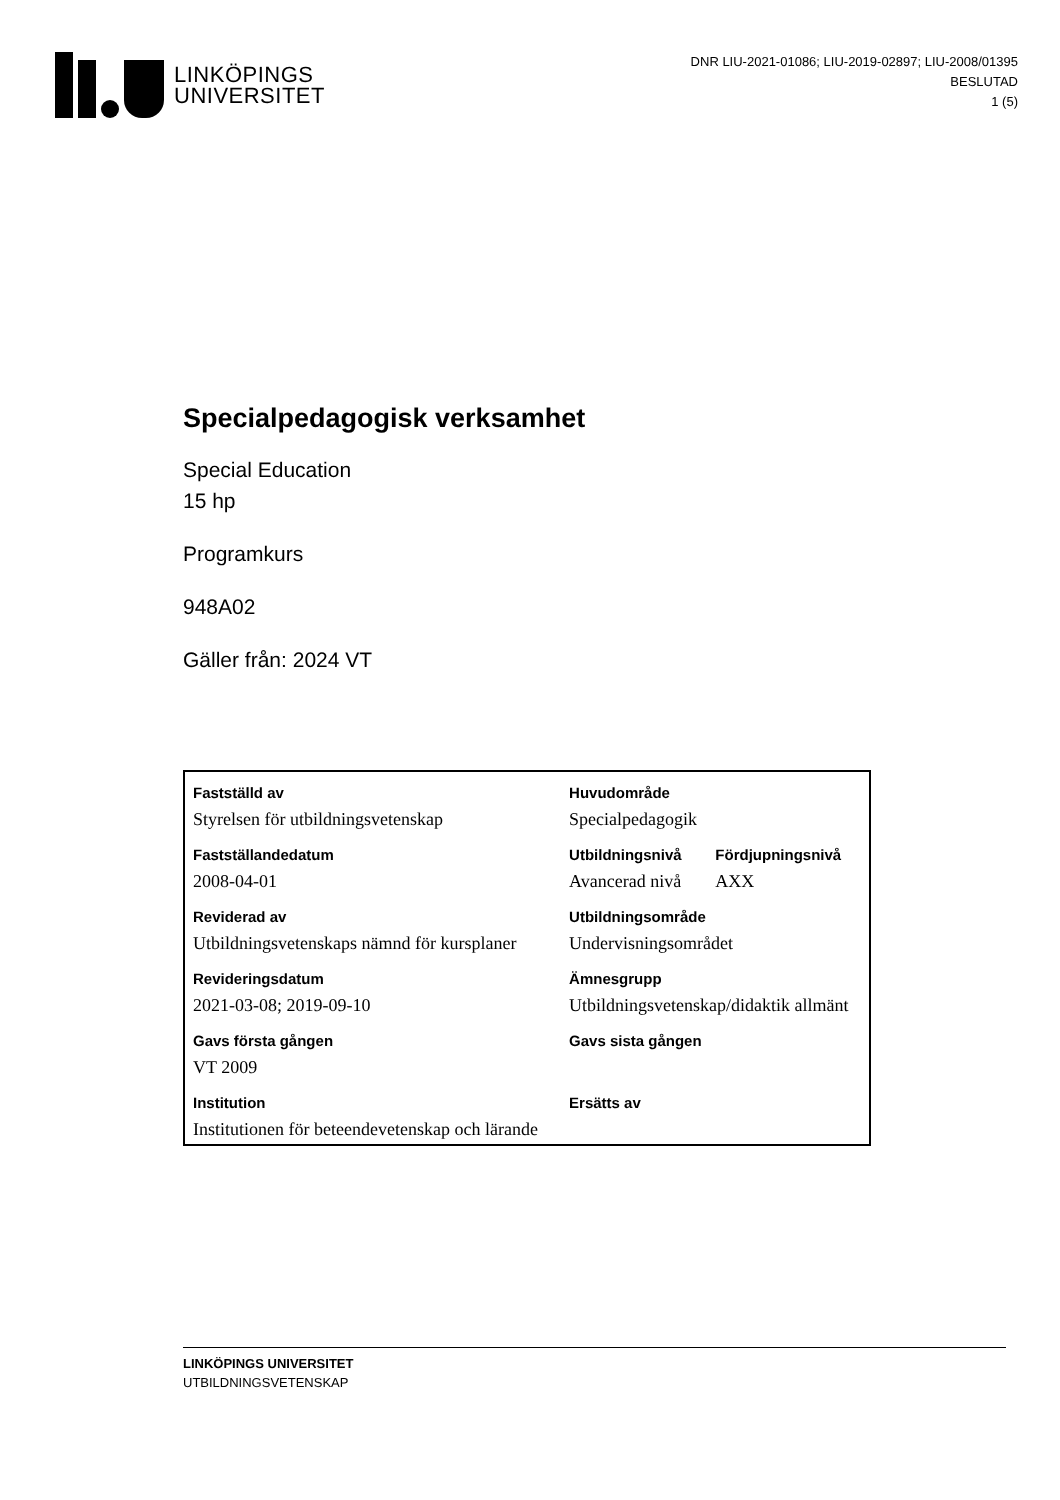LINKÖPINGS
UNIVERSITET
DNR LIU-2021-01086; LIU-2019-02897; LIU-2008/01395
BESLUTAD
1 (5)
Specialpedagogisk verksamhet
Special Education
15 hp
Programkurs
948A02
Gäller från: 2024 VT
| Fastställd av | Huvudområde | |
| --- | --- | --- |
| Styrelsen för utbildningsvetenskap | Specialpedagogik | |
| Fastställandedatum | Utbildningsnivå | Fördjupningsnivå |
| 2008-04-01 | Avancerad nivå | AXX |
| Reviderad av | Utbildningsområde | |
| Utbildningsvetenskaps nämnd för kursplaner | Undervisningsområdet | |
| Revideringsdatum | Ämnesgrupp | |
| 2021-03-08; 2019-09-10 | Utbildningsvetenskap/didaktik allmänt | |
| Gavs första gången | Gavs sista gången | |
| VT 2009 | | |
| Institution | Ersätts av | |
| Institutionen för beteendevetenskap och lärande | | |
LINKÖPINGS UNIVERSITET
UTBILDNINGSVETENSKAP